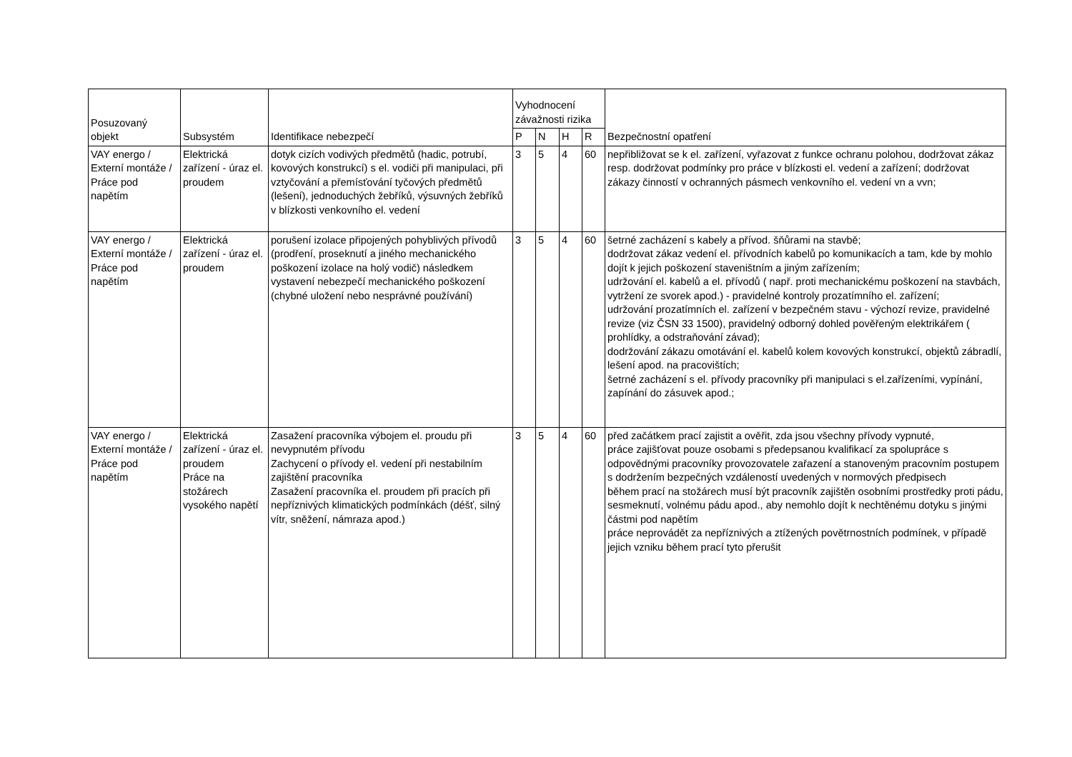| Posuzovaný objekt | Subsystém | Identifikace nebezpečí | Vyhodnocení závažnosti rizika | | | | Bezpečnostní opatření |
| --- | --- | --- | --- | --- | --- | --- | --- |
| | | | P | N | H | R | |
| VAY energo / Externí montáže / Práce pod napětím | Elektrická zařízení - úraz el. proudem | dotyk cizích vodivých předmětů (hadic, potrubí, kovových konstrukcí) s el. vodiči při manipulaci, při vztyčování a přemísťování tyčových předmětů (lešení), jednoduchých žebříků, výsuvných žebříků v blízkosti venkovního el. vedení | 3 | 5 | 4 | 60 | nepřibližovat se k el. zařízení, vyřazovat z funkce ochranu polohou, dodržovat zákaz resp. dodržovat podmínky pro práce v blízkosti el. vedení a zařízení; dodržovat zákazy činností v ochranných pásmech venkovního el. vedení vn a vvn; |
| VAY energo / Externí montáže / Práce pod napětím | Elektrická zařízení - úraz el. proudem | porušení izolace připojených pohyblivých přívodů (prodření, proseknutí a jiného mechanického poškození izolace na holý vodič) následkem vystavení nebezpečí mechanického poškození (chybné uložení nebo nesprávné používání) | 3 | 5 | 4 | 60 | šetrné zacházení s kabely a přívod. šňůrami na stavbě; dodržovat zákaz vedení el. přívodních kabelů po komunikacích a tam, kde by mohlo dojít k jejich poškození staveništním a jiným zařízením; udržování el. kabelů a el. přívodů ( např. proti mechanickému poškození na stavbách, vytržení ze svorek apod.) - pravidelné kontroly prozatímního el. zařízení; udržování prozatímních el. zařízení v bezpečném stavu - výchozí revize, pravidelné revize (viz ČSN 33 1500), pravidelný odborný dohled pověřeným elektrikářem ( prohlídky, a odstraňování závad); dodržování zákazu omotávání el. kabelů kolem kovových konstrukcí, objektů zábradlí, lešení apod. na pracovištích; šetrné zacházení s el. přívody pracovníky při manipulaci s el.zařízeními, vypínání, zapínání do zásuvek apod.; |
| VAY energo / Externí montáže / Práce pod napětím | Elektrická zařízení - úraz el. proudem Práce na stožárech vysokého napětí | Zasažení pracovníka výbojem el. proudu při nevypnutém přívodu Zachycení o přívody el. vedení při nestabilním zajištění pracovníka Zasažení pracovníka el. proudem při pracích při nepříznivých klimatických podmínkách (déšť, silný vítr, sněžení, námraza apod.) | 3 | 5 | 4 | 60 | před začátkem prací zajistit a ověřit, zda jsou všechny přívody vypnuté, práce zajišťovat pouze osobami s předepsanou kvalifikací za spolupráce s odpovědnými pracovníky provozovatele zařazení a stanoveným pracovním postupem s dodržením bezpečných vzdáleností uvedených v normových předpisech během prací na stožárech musí být pracovník zajištěn osobními prostředky proti pádu, sesmeknutí, volnému pádu apod., aby nemohlo dojít k nechtěnému dotyku s jinými částmi pod napětím práce neprovádět za nepříznivých a ztížených povětrnostních podmínek, v případě jejich vzniku během prací tyto přerušit |